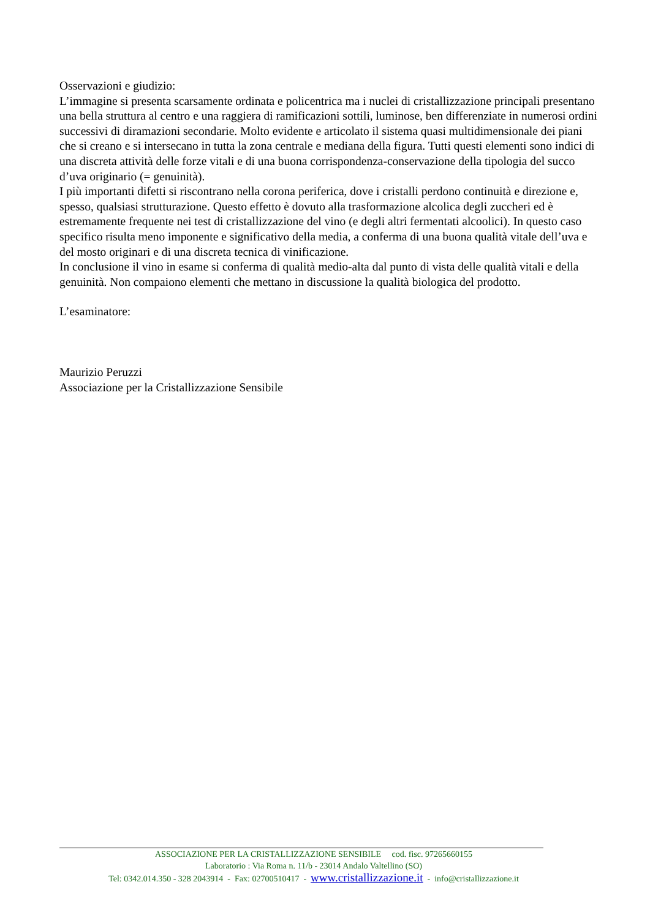Osservazioni e giudizio:
L’immagine si presenta scarsamente ordinata e policentrica ma i nuclei di cristallizzazione principali presentano una bella struttura al centro e una raggiera di ramificazioni sottili, luminose, ben differenziate in numerosi ordini successivi di diramazioni secondarie. Molto evidente e articolato il sistema quasi multidimensionale dei piani che si creano e si intersecano in tutta la zona centrale e mediana della figura. Tutti questi elementi sono indici di una discreta attività delle forze vitali e di una buona corrispondenza-conservazione della tipologia del succo d’uva originario (= genuinità).
I più importanti difetti si riscontrano nella corona periferica, dove i cristalli perdono continuità e direzione e, spesso, qualsiasi strutturazione. Questo effetto è dovuto alla trasformazione alcolica degli zuccheri ed è estremamente frequente nei test di cristallizzazione del vino (e degli altri fermentati alcoolici). In questo caso specifico risulta meno imponente e significativo della media, a conferma di una buona qualità vitale dell’uva e del mosto originari e di una discreta tecnica di vinificazione.
In conclusione il vino in esame si conferma di qualità medio-alta dal punto di vista delle qualità vitali e della genuinità. Non compaiono elementi che mettano in discussione la qualità biologica del prodotto.
L’esaminatore:
Maurizio Peruzzi
Associazione per la Cristallizzazione Sensibile
ASSOCIAZIONE PER LA CRISTALLIZZAZIONE SENSIBILE cod. fisc. 97265660155
Laboratorio : Via Roma n. 11/b - 23014 Andalo Valtellino (SO)
Tel: 0342.014.350 - 328 2043914 - Fax: 02700510417 - www.cristallizzazione.it - info@cristallizzazione.it